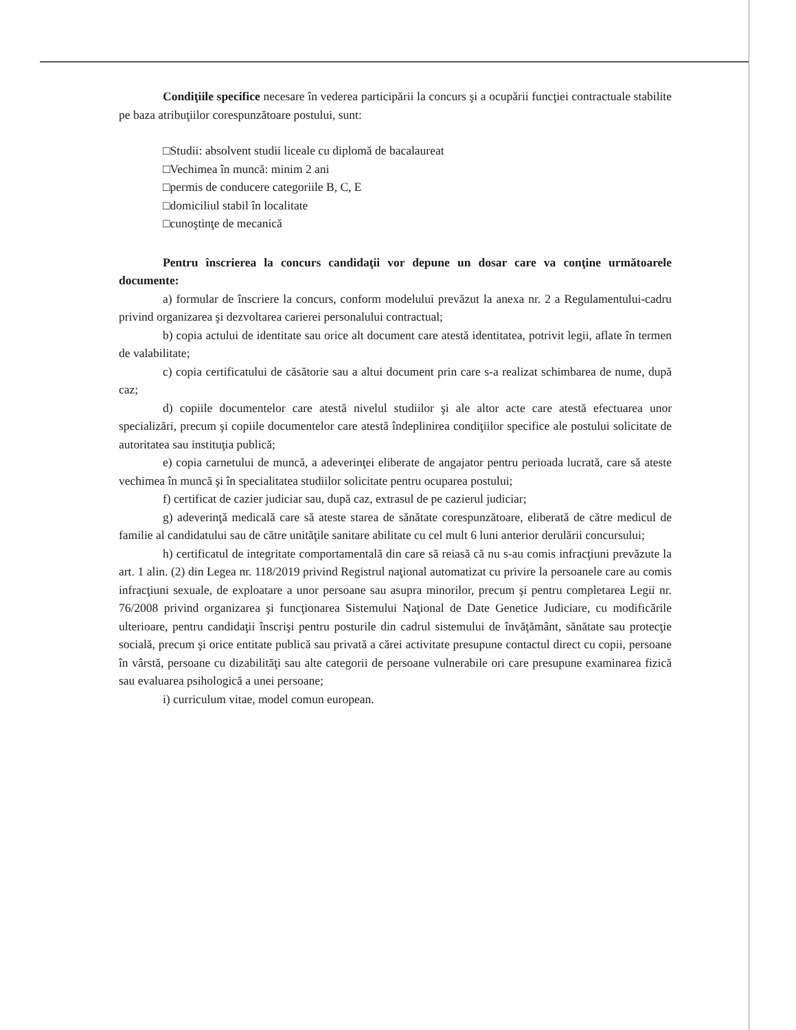Condiţiile specifice necesare în vederea participării la concurs şi a ocupării funcţiei contractuale stabilite pe baza atribuţiilor corespunzătoare postului, sunt:
□Studii: absolvent studii liceale cu diplomă de bacalaureat
□Vechimea în muncă: minim 2 ani
□permis de conducere categoriile B, C, E
□domiciliul stabil în localitate
□cunoştinţe de mecanică
Pentru înscrierea la concurs candidaţii vor depune un dosar care va conţine următoarele documente:
a) formular de înscriere la concurs, conform modelului prevăzut la anexa nr. 2 a Regulamentului-cadru privind organizarea şi dezvoltarea carierei personalului contractual;
b) copia actului de identitate sau orice alt document care atestă identitatea, potrivit legii, aflate în termen de valabilitate;
c) copia certificatului de căsătorie sau a altui document prin care s-a realizat schimbarea de nume, după caz;
d) copiile documentelor care atestă nivelul studiilor şi ale altor acte care atestă efectuarea unor specializări, precum şi copiile documentelor care atestă îndeplinirea condiţiilor specifice ale postului solicitate de autoritatea sau instituţia publică;
e) copia carnetului de muncă, a adeverinţei eliberate de angajator pentru perioada lucrată, care să ateste vechimea în muncă şi în specialitatea studiilor solicitate pentru ocuparea postului;
f) certificat de cazier judiciar sau, după caz, extrasul de pe cazierul judiciar;
g) adeverinţă medicală care să ateste starea de sănătate corespunzătoare, eliberată de către medicul de familie al candidatului sau de către unităţile sanitare abilitate cu cel mult 6 luni anterior derulării concursului;
h) certificatul de integritate comportamentală din care să reiasă că nu s-au comis infracţiuni prevăzute la art. 1 alin. (2) din Legea nr. 118/2019 privind Registrul naţional automatizat cu privire la persoanele care au comis infracţiuni sexuale, de exploatare a unor persoane sau asupra minorilor, precum şi pentru completarea Legii nr. 76/2008 privind organizarea şi funcţionarea Sistemului Naţional de Date Genetice Judiciare, cu modificările ulterioare, pentru candidaţii înscrişi pentru posturile din cadrul sistemului de învăţământ, sănătate sau protecţie socială, precum şi orice entitate publică sau privată a cărei activitate presupune contactul direct cu copii, persoane în vârstă, persoane cu dizabilităţi sau alte categorii de persoane vulnerabile ori care presupune examinarea fizică sau evaluarea psihologică a unei persoane;
i) curriculum vitae, model comun european.